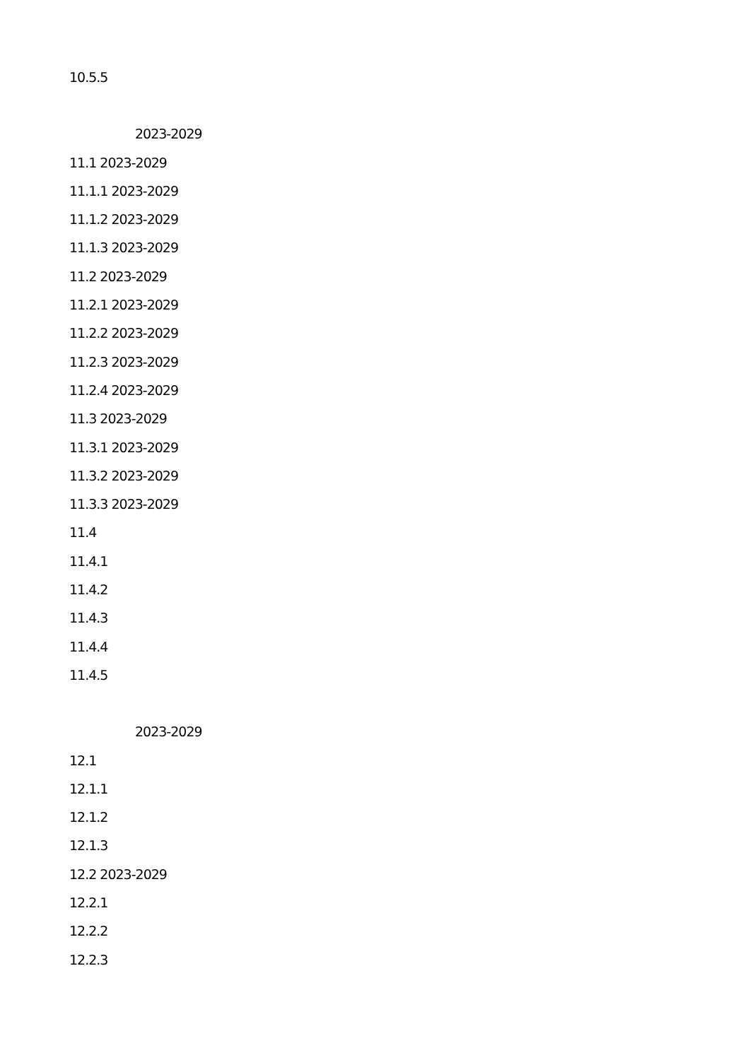10.5.5
2023-2029
11.1 2023-2029
11.1.1 2023-2029
11.1.2 2023-2029
11.1.3 2023-2029
11.2 2023-2029
11.2.1 2023-2029
11.2.2 2023-2029
11.2.3 2023-2029
11.2.4 2023-2029
11.3 2023-2029
11.3.1 2023-2029
11.3.2 2023-2029
11.3.3 2023-2029
11.4
11.4.1
11.4.2
11.4.3
11.4.4
11.4.5
2023-2029
12.1
12.1.1
12.1.2
12.1.3
12.2 2023-2029
12.2.1
12.2.2
12.2.3